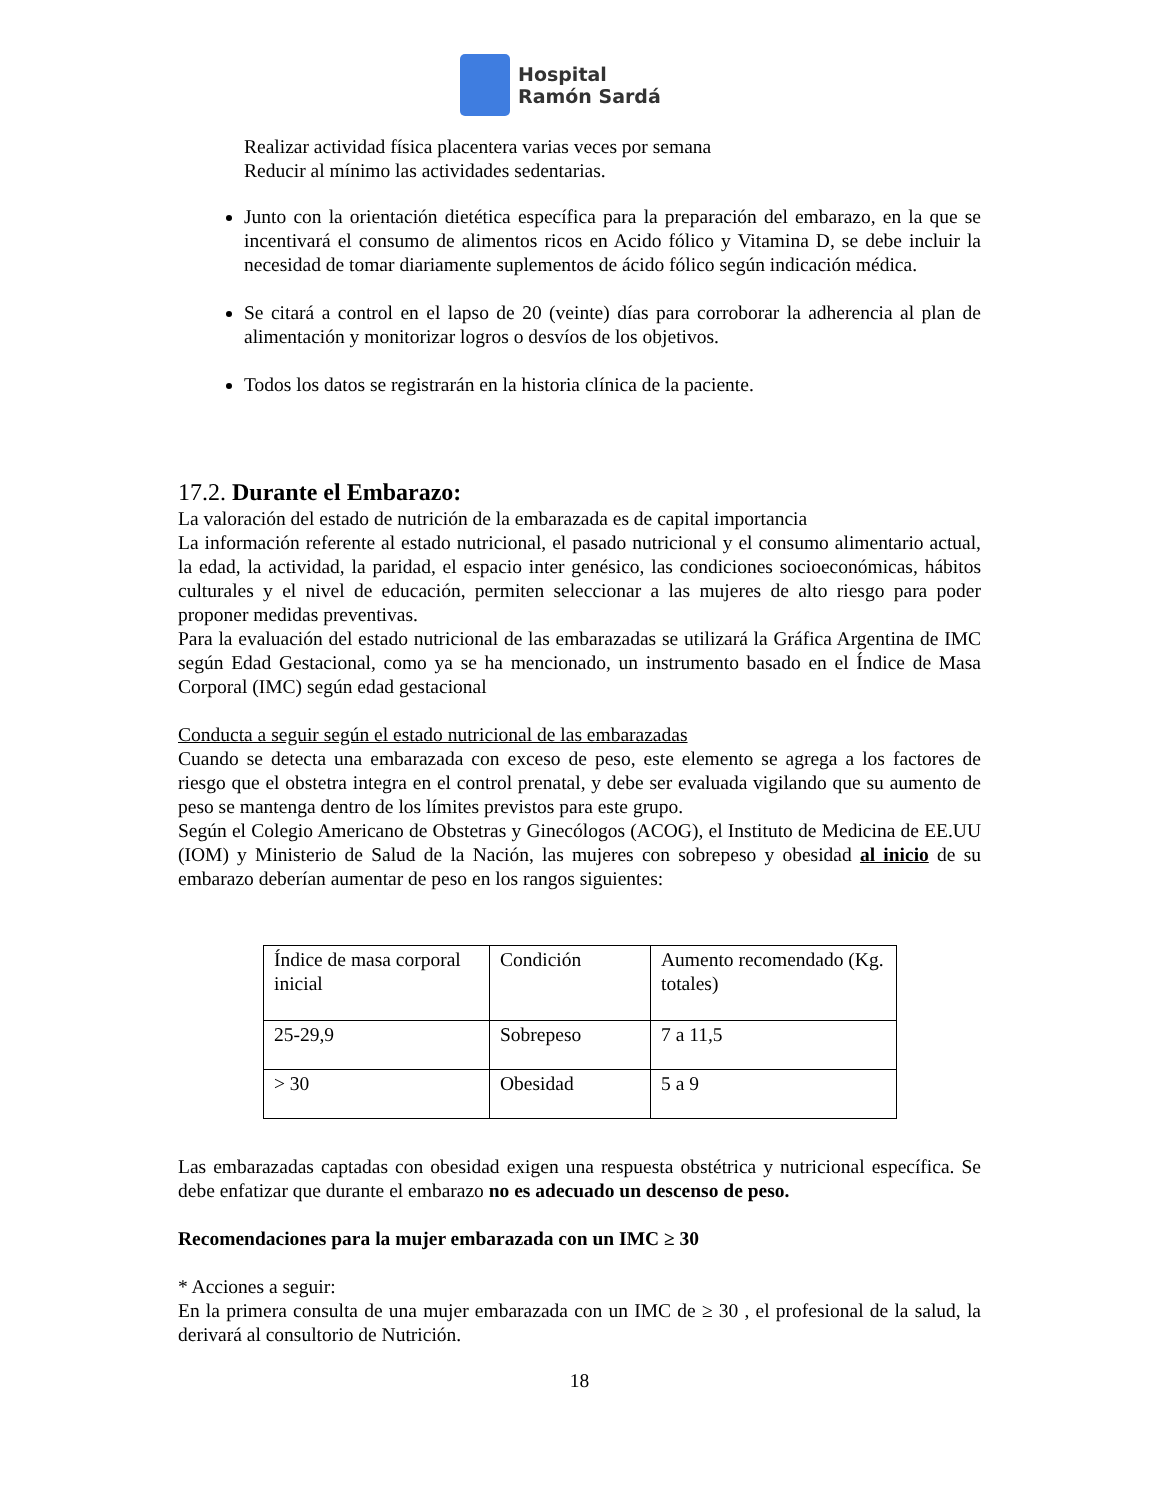Hospital
Ramón Sardá
Realizar actividad física placentera varias veces por semana
Reducir al mínimo las actividades sedentarias.
Junto con la orientación dietética específica para la preparación del embarazo, en la que se incentivará el consumo de alimentos ricos en Acido fólico y Vitamina D, se debe incluir la necesidad de tomar diariamente suplementos de ácido fólico según indicación médica.
Se citará a control en el lapso de 20 (veinte) días para corroborar la adherencia al plan de alimentación y monitorizar logros o desvíos de los objetivos.
Todos los datos se registrarán en la historia clínica de la paciente.
17.2. Durante el Embarazo:
La valoración del estado de nutrición de la embarazada es de capital importancia
La información referente al estado nutricional, el pasado nutricional y el consumo alimentario actual, la edad, la actividad, la paridad, el espacio inter genésico, las condiciones socioeconómicas, hábitos culturales y el nivel de educación, permiten seleccionar a las mujeres de alto riesgo para poder proponer medidas preventivas.
Para la evaluación del estado nutricional de las embarazadas se utilizará la Gráfica Argentina de IMC según Edad Gestacional, como ya se ha mencionado, un instrumento basado en el Índice de Masa Corporal (IMC) según edad gestacional
Conducta a seguir según el estado nutricional de las embarazadas
Cuando se detecta una embarazada con exceso de peso, este elemento se agrega a los factores de riesgo que el obstetra integra en el control prenatal, y debe ser evaluada vigilando que su aumento de peso se mantenga dentro de los límites previstos para este grupo.
Según el Colegio Americano de Obstetras y Ginecólogos (ACOG), el Instituto de Medicina de EE.UU (IOM) y Ministerio de Salud de la Nación, las mujeres con sobrepeso y obesidad al inicio de su embarazo deberían aumentar de peso en los rangos siguientes:
| Índice de masa corporal inicial | Condición | Aumento recomendado (Kg. totales) |
| 25-29,9 | Sobrepeso | 7 a 11,5 |
| > 30 | Obesidad | 5 a 9 |
Las embarazadas captadas con obesidad exigen una respuesta obstétrica y nutricional específica. Se debe enfatizar que durante el embarazo no es adecuado un descenso de peso.
Recomendaciones para la mujer embarazada con un IMC ≥ 30
* Acciones a seguir:
En la primera consulta de una mujer embarazada con un IMC de ≥ 30 , el profesional de la salud, la derivará al consultorio de Nutrición.
18